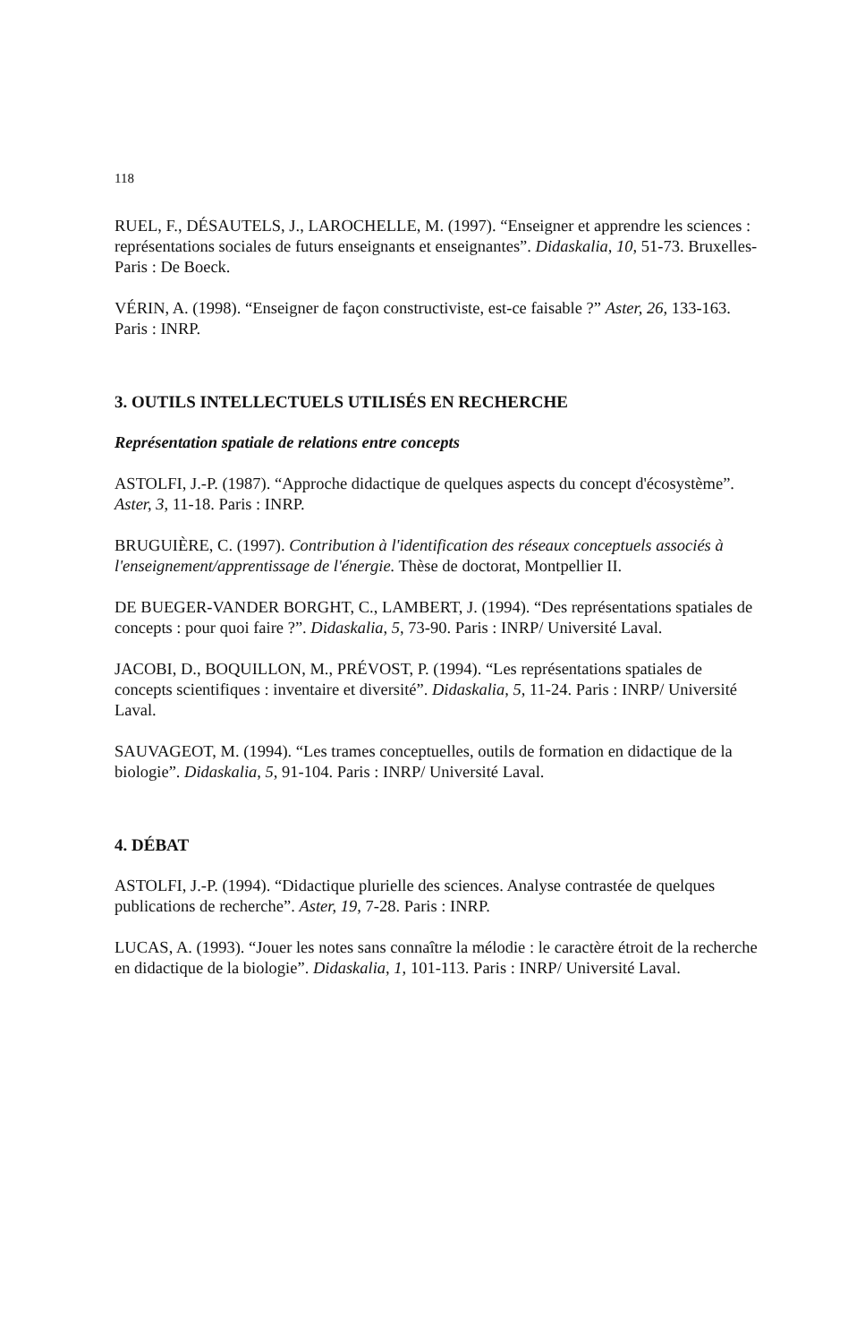118
RUEL, F., DÉSAUTELS, J., LAROCHELLE, M. (1997). “Enseigner et apprendre les sciences : représentations sociales de futurs enseignants et enseignantes”. Didaskalia, 10, 51-73. Bruxelles-Paris : De Boeck.
VÉRIN, A. (1998). “Enseigner de façon constructiviste, est-ce faisable ?” Aster, 26, 133-163. Paris : INRP.
3. OUTILS INTELLECTUELS UTILISÉS EN RECHERCHE
Représentation spatiale de relations entre concepts
ASTOLFI, J.-P. (1987). “Approche didactique de quelques aspects du concept d'écosystème”. Aster, 3, 11-18. Paris : INRP.
BRUGUIÈRE, C. (1997). Contribution à l'identification des réseaux conceptuels associés à l'enseignement/apprentissage de l'énergie. Thèse de doctorat, Montpellier II.
DE BUEGER-VANDER BORGHT, C., LAMBERT, J. (1994). “Des représentations spatiales de concepts : pour quoi faire ?”. Didaskalia, 5, 73-90. Paris : INRP/ Université Laval.
JACOBI, D., BOQUILLON, M., PRÉVOST, P. (1994). “Les représentations spatiales de concepts scientifiques : inventaire et diversité”. Didaskalia, 5, 11-24. Paris : INRP/ Université Laval.
SAUVAGEOT, M. (1994). “Les trames conceptuelles, outils de formation en didactique de la biologie”. Didaskalia, 5, 91-104. Paris : INRP/ Université Laval.
4. DÉBAT
ASTOLFI, J.-P. (1994). “Didactique plurielle des sciences. Analyse contrastée de quelques publications de recherche”. Aster, 19, 7-28. Paris : INRP.
LUCAS, A. (1993). “Jouer les notes sans connaître la mélodie : le caractère étroit de la recherche en didactique de la biologie”. Didaskalia, 1, 101-113. Paris : INRP/ Université Laval.